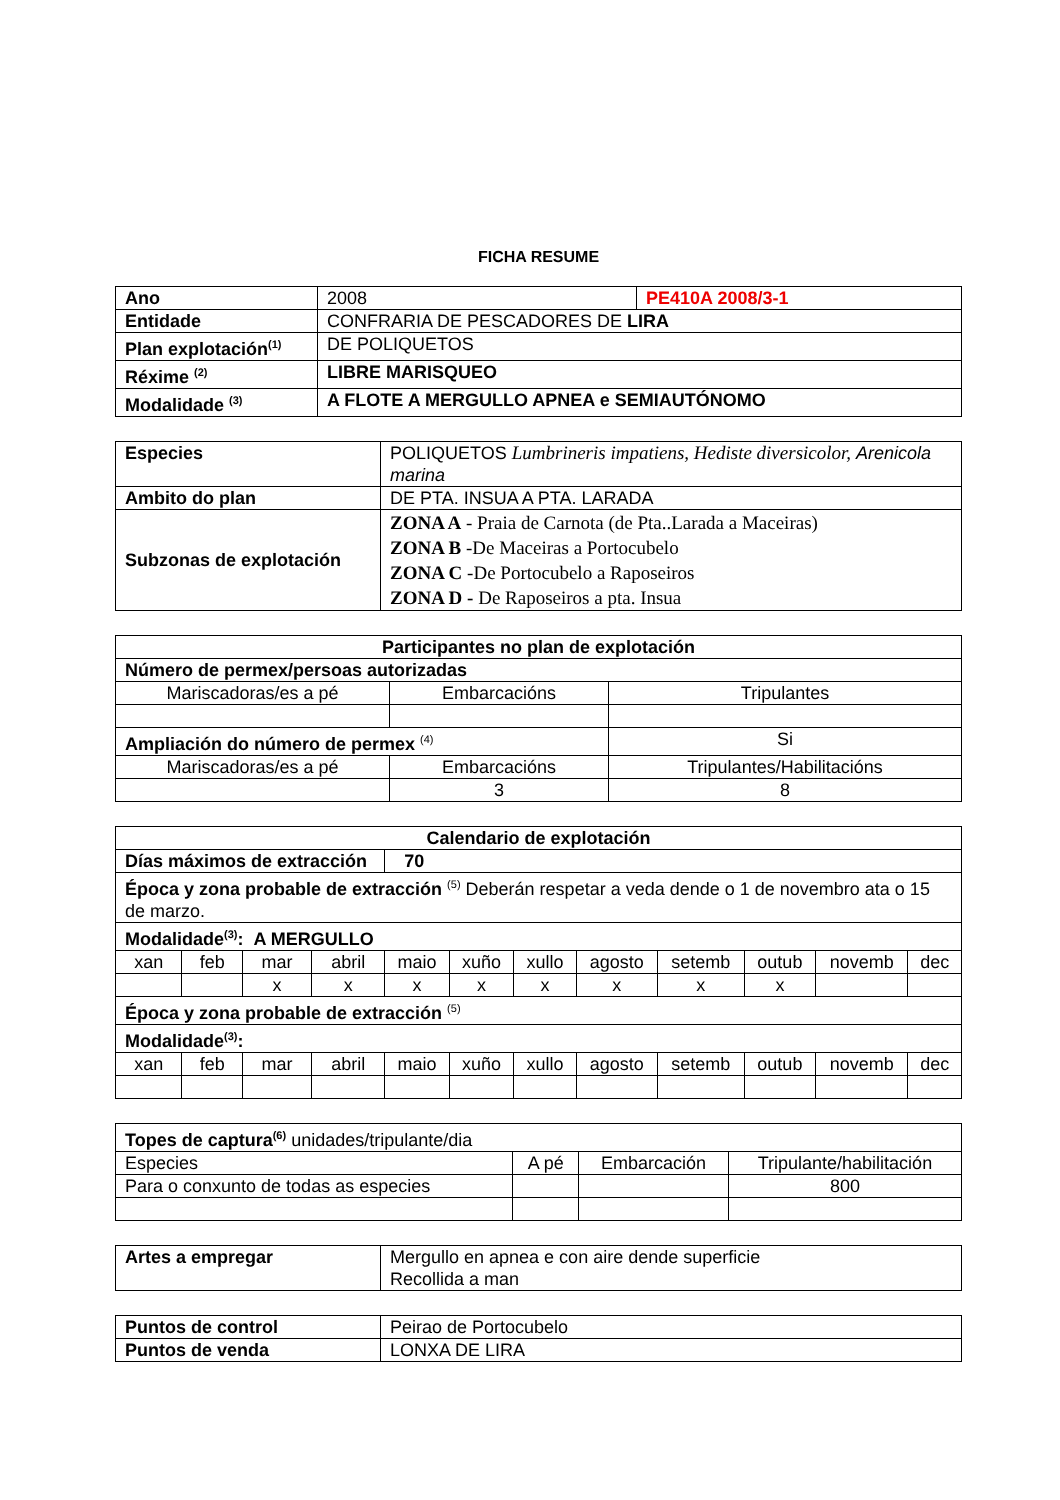FICHA RESUME
| Ano | 2008 | PE410A 2008/3-1 |
| Entidade | CONFRARIA DE PESCADORES DE LIRA | |
| Plan explotación<sup>(1)</sup> | DE POLIQUETOS | |
| Réxime <sup>(2)</sup> | LIBRE MARISQUEO | |
| Modalidade <sup>(3)</sup> | A FLOTE A MERGULLO APNEA e SEMIAUTÓNOMO | |
| Especies | POLIQUETOS Lumbrineris impatiens, Hediste diversicolor, Arenicola marina |
| Ambito do plan | DE PTA. INSUA A PTA. LARADA |
| Subzonas de explotación | ZONA A - Praia de Carnota (de Pta..Larada a Maceiras) ZONA B -De Maceiras a Portocubelo ZONA C -De Portocubelo a Raposeiros ZONA D - De Raposeiros a pta. Insua |
| Participantes no plan de explotación | | | |
| Número de permex/persoas autorizadas | | | |
| Mariscadoras/es a pé | Embarcacións | | Tripulantes |
| Ampliación do número de permex <sup>(4)</sup> | | Si | |
| Mariscadoras/es a pé | Embarcacións | | Tripulantes/Habilitacións |
| | 3 | | 8 |
| Calendario de explotación | | | | | | | | | | | |
| Días máximos de extracción | | | | 70 | | | | | | | |
| Época y zona probable de extracción <sup>(5)</sup> Deberán respetar a veda dende o 1 de novembro ata o 15 de marzo. | | | | | | | | | | | |
| Modalidade<sup>(3)</sup>: A MERGULLO | | | | | | | | | | | |
| xan | feb | mar | abril | maio | xuño | xullo | agosto | setemb | outub | novemb | dec |
| | | x | x | x | x | x | x | x | x | | |
| Época y zona probable de extracción <sup>(5)</sup> | | | | | | | | | | | |
| Modalidade<sup>(3)</sup>: | | | | | | | | | | | |
| xan | feb | mar | abril | maio | xuño | xullo | agosto | setemb | outub | novemb | dec |
| Topes de captura<sup>(6)</sup> unidades/tripulante/dia | | | |
| Especies | A pé | Embarcación | Tripulante/habilitación |
| Para o conxunto de todas as especies | | | 800 |
| Artes a empregar | Mergullo en apnea e con aire dende superficie Recollida a man |
| Puntos de control | Peirao de Portocubelo |
| Puntos de venda | LONXA DE LIRA |